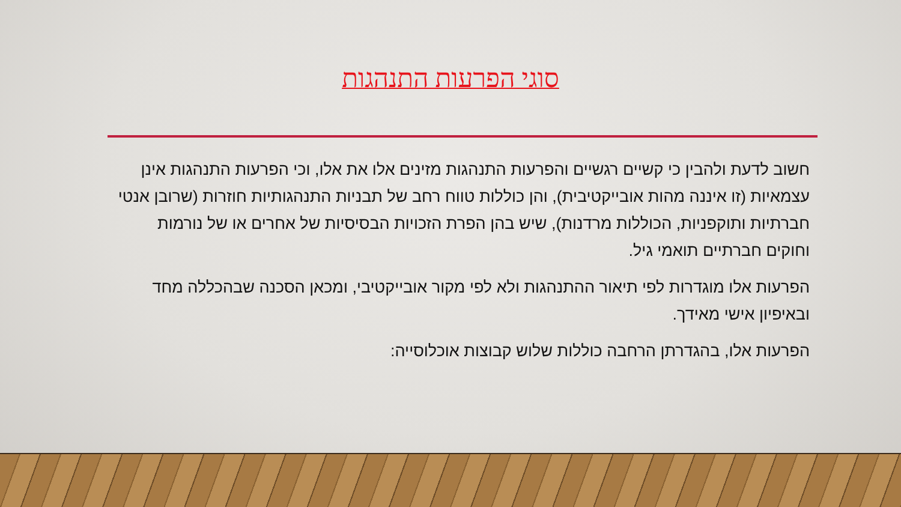סוגי הפרעות התנהגות
חשוב לדעת ולהבין כי קשיים רגשיים והפרעות התנהגות מזינים אלו את אלו, וכי הפרעות התנהגות אינן עצמאיות (זו איננה מהות אובייקטיבית), והן כוללות טווח רחב של תבניות התנהגותיות חוזרות (שרובן אנטי חברתיות ותוקפניות, הכוללות מרדנות), שיש בהן הפרת הזכויות הבסיסיות של אחרים או של נורמות וחוקים חברתיים תואמי גיל.
הפרעות אלו מוגדרות לפי תיאור ההתנהגות ולא לפי מקור אובייקטיבי, ומכאן הסכנה שבהכללה מחד ובאיפיון אישי מאידך.
הפרעות אלו, בהגדרתן הרחבה כוללות שלוש קבוצות אוכלוסייה: